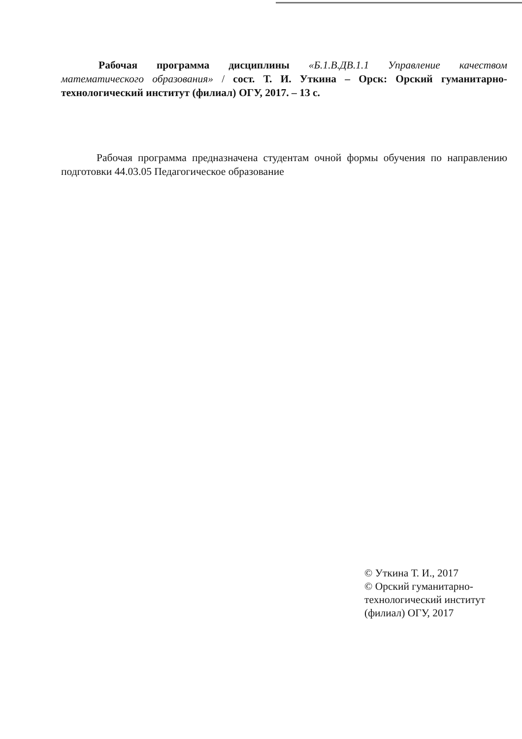Рабочая программа дисциплины «Б.1.В.ДВ.1.1 Управление качеством математического образования» / сост. Т. И. Уткина – Орск: Орский гуманитарно-технологический институт (филиал) ОГУ, 2017. – 13 с.
Рабочая программа предназначена студентам очной формы обучения по направлению подготовки 44.03.05 Педагогическое образование
© Уткина Т. И., 2017
© Орский гуманитарно-технологический институт (филиал) ОГУ, 2017